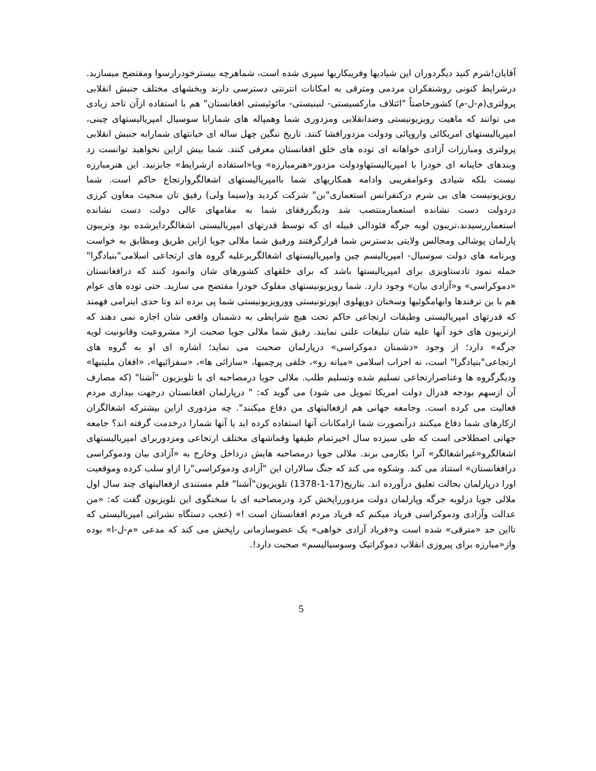آقایان!شرم کنید دیگردوران این شیادیها وفریبکاریها سپری شده است، شماهرچه بیسترخودرارسوا ومفتضح میسازید. درشرایط کنونی روشنفکران مردمی ومترقی به امکانات انترنتی دسترسی دارند وبخشهای مختلف جنبش انقلابی پرولتری(م-ل-م) کشورخاصتاً "ائتلاف مارکسیستی- لنینیستی- مائوئیستی افغانستان" هم با استفاده ازآن تاحد زیادی می توانند که ماهیت رویزیونیستی وضدانقلابی ومزدوری شما وهمپاله های شمارابا سوسیال امپریالیستهای چینی، امپریالیستهای امریکائی واروپائی ودولت مزدورافشا کنند. تاریخ ننگین چهل ساله ای خیانتهای شمارابه جنبش انقلابی پرولتری ومبارزات آزادی خواهانه ای توده های خلق افغانستان معرفی کنند. شما بیش ازاین نخواهید توانست زد وبندهای خاینانه ای خودرا با امپریالیستهاودولت مزدور«هنرمبارزه» ویا«استفاده ازشرایط» جابزنید. این هنرمبارزه نیست بلکه شیادی وعوامفریبی وادامه همکاریهای شما باامپریالیستهای اشغالگروارتجاع حاکم است. شما رویزیونیست های بی شرم درکنفرانس استعماری"بن" شرکت کردید و(سیما ولی) رفیق تان منحیث معاون کرزی دردولت دست نشانده استعمارمنتصب شد ودیگررفقای شما به مقامهای عالی دولت دست نشانده استعماررسیدند،تریبون لویه جرگه فئودالی قبیله ای که توسط قدرتهای امپریالیستی اشغالگردایرشده بود وتریبون پارلمان پوشالی ومجالس ولایتی بدسترس شما قرارگرفتند ورفیق شما ملالی جویا ازاین طریق ومطابق به خواست وبرنامه های دولت سوسیال- امپریالیسم چین وامپریالیستهای اشغالگربرعلیه گروه های ارتجاعی اسلامی"بنیادگرا" حمله نمود تادستاویزی برای امپریالیستها باشد که برای خلقهای کشورهای شان وانمود کنند که درافغانستان «دموکراسی» و«آزادی بیان» وجود دارد. شما رویزیونیستهای مفلوک خودرا مفتضح می سازید. حتی توده های عوام هم با ین ترفندها وابهامگوئیها وسخنان دوپهلوی اپورتونیستی وورویزیونیستی شما پی برده اند وتا حدی اینرامی فهمند که قدرتهای امپریالیستی وطبقات ارتجاعی حاکم تحت هیچ شرایطی به دشمنان واقعی شان اجازه نمی دهند که ازتریبون های خود آنها علیه شان تبلیغات علنی نمایند. رفیق شما ملالی جویا صحبت از« مشروعیت وقانونیت لویه جرگه» دارد؛ از وجود «دشمنان دموکراسی» درپارلمان صحبت می نماید؛ اشاره ای او به گروه های ارتجاعی"بنیادگرا" است، نه احزاب اسلامی «میانه رو»، خلقی پرچمیها، «سازائی ها»، «سفزائیها»، «افغان ملیتیها» ودیگرگروه ها وعناصرارتجاعی تسلیم شده وتسلیم طلب. ملالی جویا درمصاحبه ای با تلویزیون "آشنا" (که مصارف آن ازسهم بودجه فدرال دولت امریکا تمویل می شود) می گوید که: " درپارلمان افغانستان درجهت بیداری مردم فعالیت می کرده است. وجامعه جهانی هم ازفعالیتهای من دفاع میکنند". چه مزدوری ازاین بیشترکه اشغالگران ازکارهای شما دفاع میکنند درآنصورت شما ازامکانات آنها استفاده کرده اید یا آنها شمارا درخدمت گرفته اند؟ جامعه جهانی اصطلاحی است که طی سیزده سال اخیرتمام طیفها وقماشهای مختلف ارتجاعی ومزدوربرای امپریالیستهای اشغالگرو«غیراشغالگر» آنرا بکارمی برند. ملالی جویا درمصاحبه هایش درداخل وخارج به «آزادی بیان ودموکراسی درافغانستان» استناد می کند. وشکوه می کند که جنگ سالاران این "آزادی ودموکراسی"را ازاو سلب کرده وموقعیت اورا درپارلمان بحالت تعلیق درآورده اند. بتاریخ(17-1-1378) تلویزیون"آشنا" فلم مستندی ازفعالیتهای چند سال اول ملالی جویا درلویه جرگه وپارلمان دولت مزدورراپخش کرد ودرمصاحبه ای با سخنگوی این تلویزیون گفت که: «من عدالت وآزادی ودموکراسی فریاد میکنم که فریاد مردم افغانستان است !» (عجب دستگاه نشراتی امپریالیستی که تااین حد «مترقی» شده است و«فریاد آزادی خواهی» یک عضوسازمانی راپخش می کند که مدعی «م-ل-ا» بوده واز«مبارزه برای پیروزی انقلاب دموکراتیک وسوسیالیسم» صحبت دارد!.
5